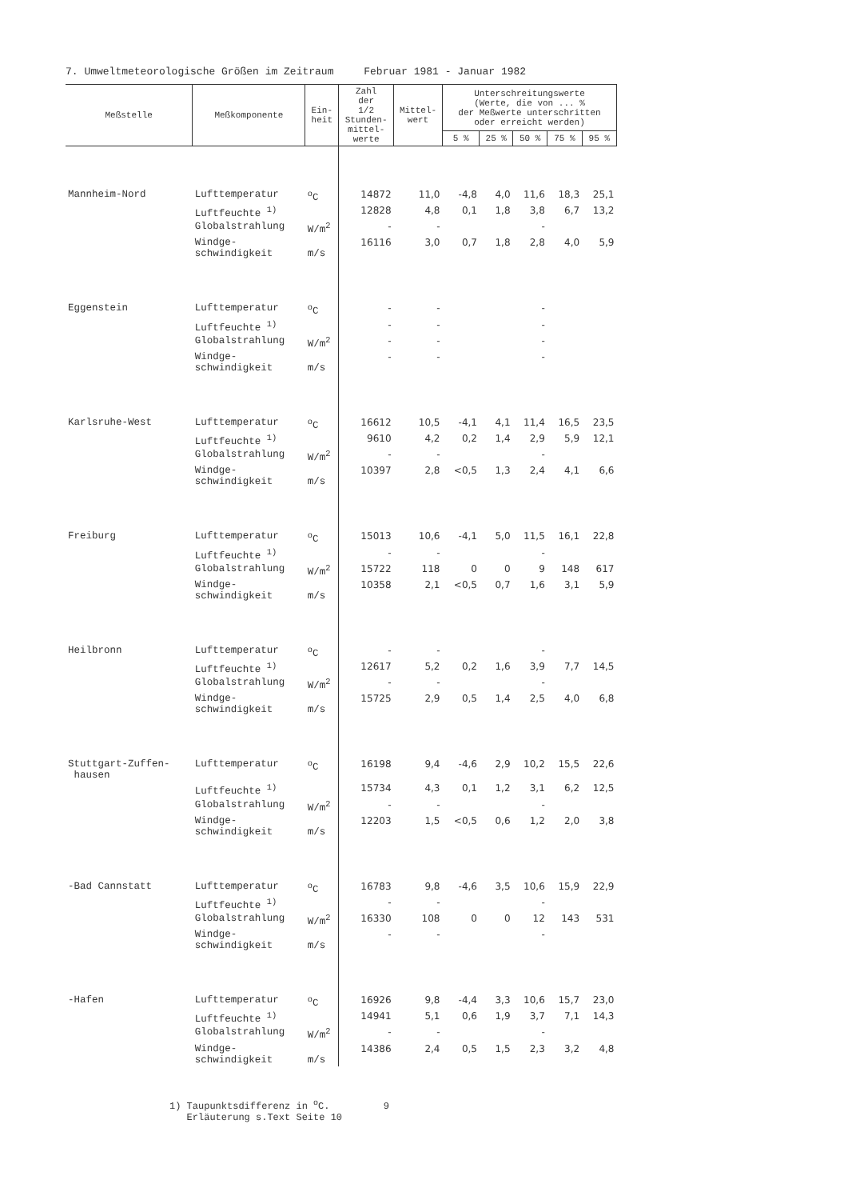7. Umweltmeteorologische Größen im Zeitraum Februar 1981 - Januar 1982
| Meßstelle | Meßkomponente | Ein- heit | Zahl der 1/2 Stunden- mittel- werte | Mittel- wert | Unterschreitungswerte (Werte, die von ... % der Meßwerte unterschritten oder erreicht werden) | | | | |
| --- | --- | --- | --- | --- | --- | --- | --- | --- | --- |
| | | | | | 5 % | 25 % | 50 % | 75 % | 95 % |
| Mannheim-Nord | Lufttemperatur | <sup>o</sup> C | 14872 | 11,0 | -4,8 | 4,0 | 11,6 | 18,3 | 25,1 |
| | Luftfeuchte <sup>1)</sup> | | 12828 | 4,8 | 0,1 | 1,8 | 3,8 | 6,7 | 13,2 |
| | Globalstrahlung | W/m<sup>2</sup> | - | - | | | - | | |
| | Windge- schwindigkeit | m/s | 16116 | 3,0 | 0,7 | 1,8 | 2,8 | 4,0 | 5,9 |
| Eggenstein | Lufttemperatur | <sup>o</sup> C | - | - | | | - | | |
| | Luftfeuchte <sup>1)</sup> | | - | - | | | - | | |
| | Globalstrahlung | W/m<sup>2</sup> | - | - | | | - | | |
| | Windge- schwindigkeit | m/s | - | - | | | - | | |
| Karlsruhe-West | Lufttemperatur | <sup>o</sup> C | 16612 | 10,5 | -4,1 | 4,1 | 11,4 | 16,5 | 23,5 |
| | Luftfeuchte <sup>1)</sup> | | 9610 | 4,2 | 0,2 | 1,4 | 2,9 | 5,9 | 12,1 |
| | Globalstrahlung | W/m<sup>2</sup> | - | - | | | - | | |
| | Windge- schwindigkeit | m/s | 10397 | 2,8 | <0,5 | 1,3 | 2,4 | 4,1 | 6,6 |
| Freiburg | Lufttemperatur | <sup>o</sup> C | 15013 | 10,6 | -4,1 | 5,0 | 11,5 | 16,1 | 22,8 |
| | Luftfeuchte <sup>1)</sup> | | - | - | | | - | | |
| | Globalstrahlung | W/m<sup>2</sup> | 15722 | 118 | 0 | 0 | 9 | 148 | 617 |
| | Windge- schwindigkeit | m/s | 10358 | 2,1 | <0,5 | 0,7 | 1,6 | 3,1 | 5,9 |
| Heilbronn | Lufttemperatur | <sup>o</sup> C | - | - | | | - | | |
| | Luftfeuchte <sup>1)</sup> | | 12617 | 5,2 | 0,2 | 1,6 | 3,9 | 7,7 | 14,5 |
| | Globalstrahlung | W/m<sup>2</sup> | - | - | | | - | | |
| | Windge- schwindigkeit | m/s | 15725 | 2,9 | 0,5 | 1,4 | 2,5 | 4,0 | 6,8 |
| Stuttgart-Zuffen- hausen | Lufttemperatur | <sup>o</sup> C | 16198 | 9,4 | -4,6 | 2,9 | 10,2 | 15,5 | 22,6 |
| | Luftfeuchte <sup>1)</sup> | | 15734 | 4,3 | 0,1 | 1,2 | 3,1 | 6,2 | 12,5 |
| | Globalstrahlung | W/m<sup>2</sup> | - | - | | | - | | |
| | Windge- schwindigkeit | m/s | 12203 | 1,5 | <0,5 | 0,6 | 1,2 | 2,0 | 3,8 |
| -Bad Cannstatt | Lufttemperatur | <sup>o</sup> C | 16783 | 9,8 | -4,6 | 3,5 | 10,6 | 15,9 | 22,9 |
| | Luftfeuchte <sup>1)</sup> | | - | - | | | - | | |
| | Globalstrahlung | W/m<sup>2</sup> | 16330 | 108 | 0 | 0 | 12 | 143 | 531 |
| | Windge- schwindigkeit | m/s | - | - | | | - | | |
| -Hafen | Lufttemperatur | <sup>o</sup> C | 16926 | 9,8 | -4,4 | 3,3 | 10,6 | 15,7 | 23,0 |
| | Luftfeuchte <sup>1)</sup> | | 14941 | 5,1 | 0,6 | 1,9 | 3,7 | 7,1 | 14,3 |
| | Globalstrahlung | W/m<sup>2</sup> | - | - | | | - | | |
| | Windge- schwindigkeit | m/s | 14386 | 2,4 | 0,5 | 1,5 | 2,3 | 3,2 | 4,8 |
1) Taupunktsdifferenz in <sup>o</sup>C. 9
Erläuterung s.Text Seite 10